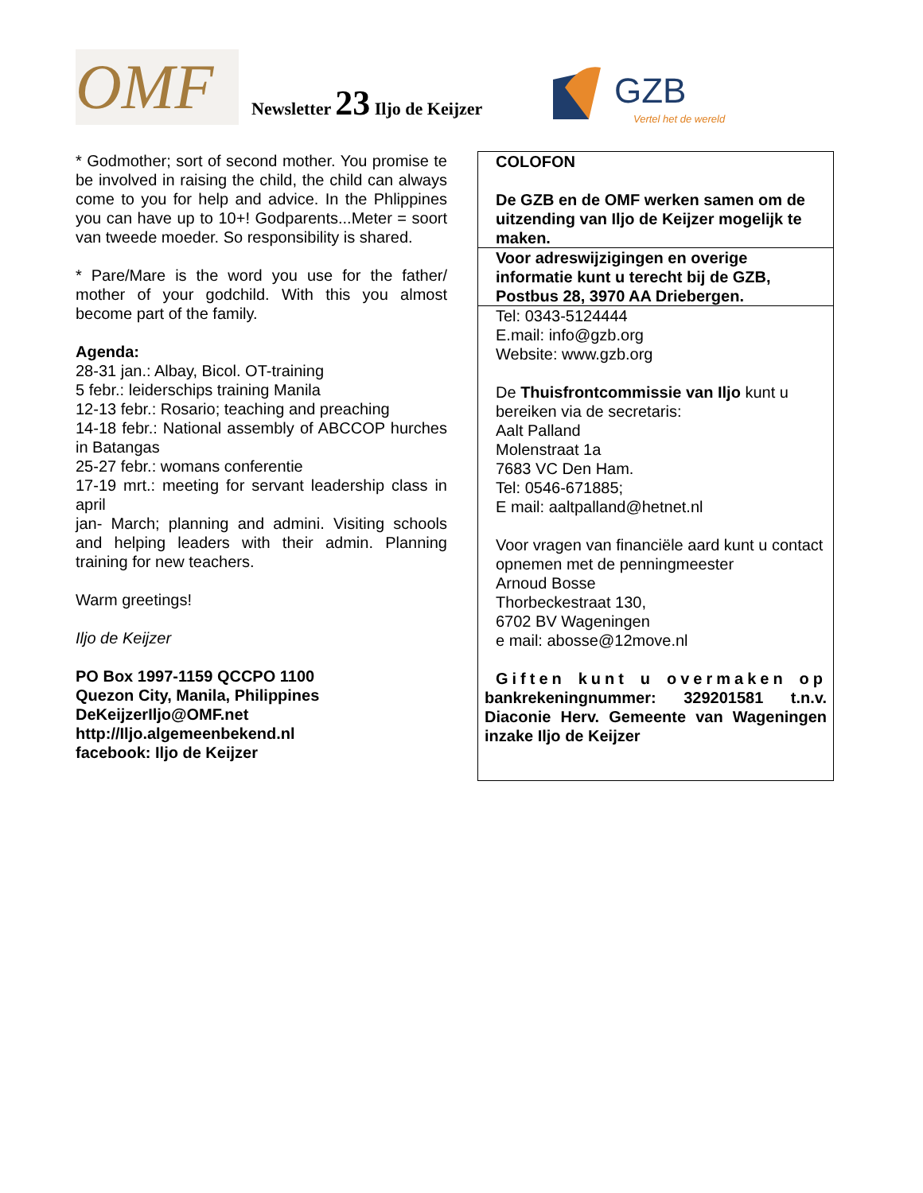OMF Newsletter 23 Iljo de Keijzer
GZB
Vertel het de wereld
* Godmother; sort of second mother. You promise te be involved in raising the child, the child can always come to you for help and advice. In the Phlippines you can have up to 10+! Godparents...Meter = soort van tweede moeder. So responsibility is shared.
* Pare/Mare is the word you use for the father/ mother of your godchild. With this you almost become part of the family.
Agenda:
28-31 jan.: Albay, Bicol. OT-training
5 febr.: leiderschips training Manila
12-13 febr.: Rosario; teaching and preaching
14-18 febr.: National assembly of ABCCOP hurches in Batangas
25-27 febr.: womans conferentie
17-19 mrt.: meeting for servant leadership class in april
jan- March; planning and admini. Visiting schools and helping leaders with their admin. Planning training for new teachers.
Warm greetings!
Iljo de Keijzer
PO Box 1997-1159 QCCPO 1100
Quezon City, Manila, Philippines
DeKeijzerIljo@OMF.net
http://Iljo.algemeenbekend.nl
facebook: Iljo de Keijzer
COLOFON
De GZB en de OMF werken samen om de uitzending van Iljo de Keijzer mogelijk te maken.
Voor adreswijzigingen en overige informatie kunt u terecht bij de GZB, Postbus 28, 3970 AA Driebergen.
Tel: 0343-5124444
E.mail: info@gzb.org
Website: www.gzb.org
De Thuisfrontcommissie van Iljo kunt u bereiken via de secretaris:
Aalt Palland
Molenstraat 1a
7683 VC Den Ham.
Tel: 0546-671885;
E mail: aaltpalland@hetnet.nl
Voor vragen van financiële aard kunt u contact opnemen met de penningmeester
Arnoud Bosse
Thorbeckestraat 130,
6702 BV Wageningen
e mail: abosse@12move.nl
Giften kunt u overmaken op bankrekeningnummer: 329201581 t.n.v. Diaconie Herv. Gemeente van Wageningen inzake Iljo de Keijzer